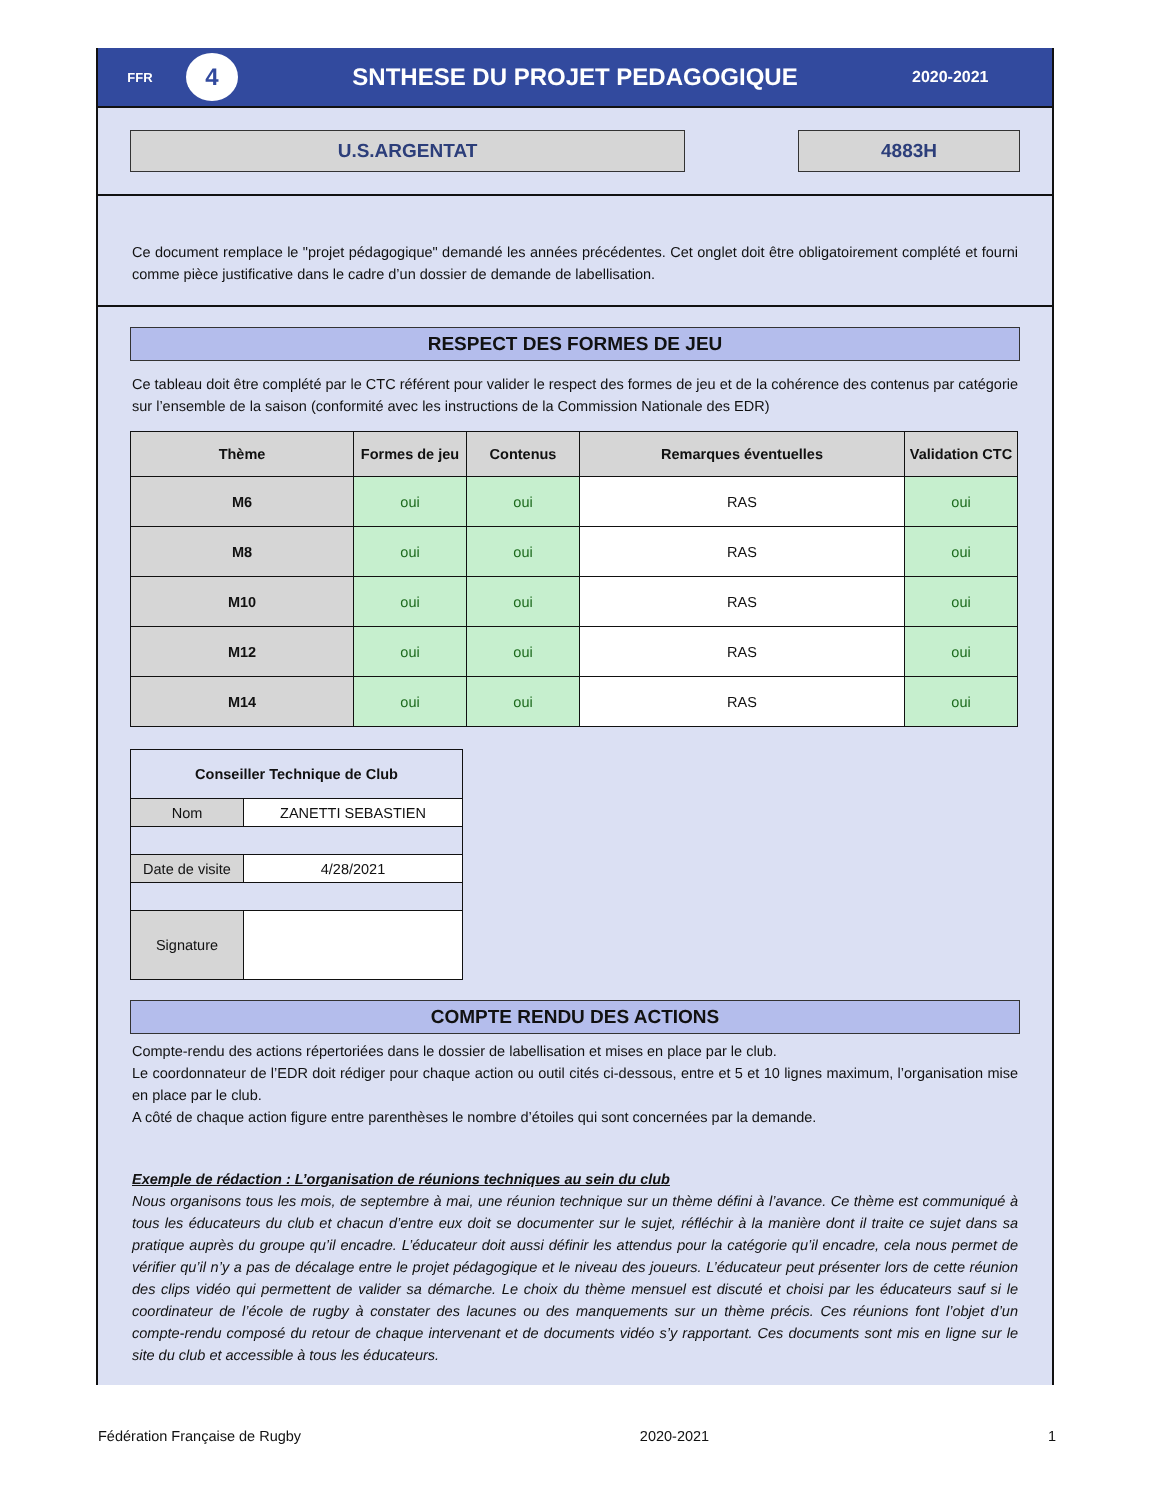FFR
4
SNTHESE DU PROJET PEDAGOGIQUE
2020-2021
U.S.ARGENTAT 4883H
Ce document remplace le "projet pédagogique" demandé les années précédentes. Cet onglet doit être obligatoirement complété et fourni comme pièce justificative dans le cadre d’un dossier de demande de labellisation.
RESPECT DES FORMES DE JEU
Ce tableau doit être complété par le CTC référent pour valider le respect des formes de jeu et de la cohérence des contenus par catégorie sur l’ensemble de la saison (conformité avec les instructions de la Commission Nationale des EDR)
| Thème | Formes de jeu | Contenus | Remarques éventuelles | Validation CTC |
| --- | --- | --- | --- | --- |
| M6 | oui | oui | RAS | oui |
| M8 | oui | oui | RAS | oui |
| M10 | oui | oui | RAS | oui |
| M12 | oui | oui | RAS | oui |
| M14 | oui | oui | RAS | oui |
| Conseiller Technique de Club | |
| Nom | ZANETTI SEBASTIEN |
| Date de visite | 4/28/2021 |
| Signature | |
COMPTE RENDU DES ACTIONS
Compte-rendu des actions répertoriées dans le dossier de labellisation et mises en place par le club.
Le coordonnateur de l’EDR doit rédiger pour chaque action ou outil cités ci-dessous, entre et 5 et 10 lignes maximum, l’organisation mise en place par le club.
A côté de chaque action figure entre parenthèses le nombre d’étoiles qui sont concernées par la demande.
Exemple de rédaction : L’organisation de réunions techniques au sein du club
Nous organisons tous les mois, de septembre à mai, une réunion technique sur un thème défini à l’avance. Ce thème est communiqué à tous les éducateurs du club et chacun d’entre eux doit se documenter sur le sujet, réfléchir à la manière dont il traite ce sujet dans sa pratique auprès du groupe qu’il encadre. L’éducateur doit aussi définir les attendus pour la catégorie qu’il encadre, cela nous permet de vérifier qu’il n’y a pas de décalage entre le projet pédagogique et le niveau des joueurs. L’éducateur peut présenter lors de cette réunion des clips vidéo qui permettent de valider sa démarche. Le choix du thème mensuel est discuté et choisi par les éducateurs sauf si le coordinateur de l’école de rugby à constater des lacunes ou des manquements sur un thème précis. Ces réunions font l’objet d’un compte-rendu composé du retour de chaque intervenant et de documents vidéo s’y rapportant. Ces documents sont mis en ligne sur le site du club et accessible à tous les éducateurs.
Fédération Française de Rugby 2020-2021 1